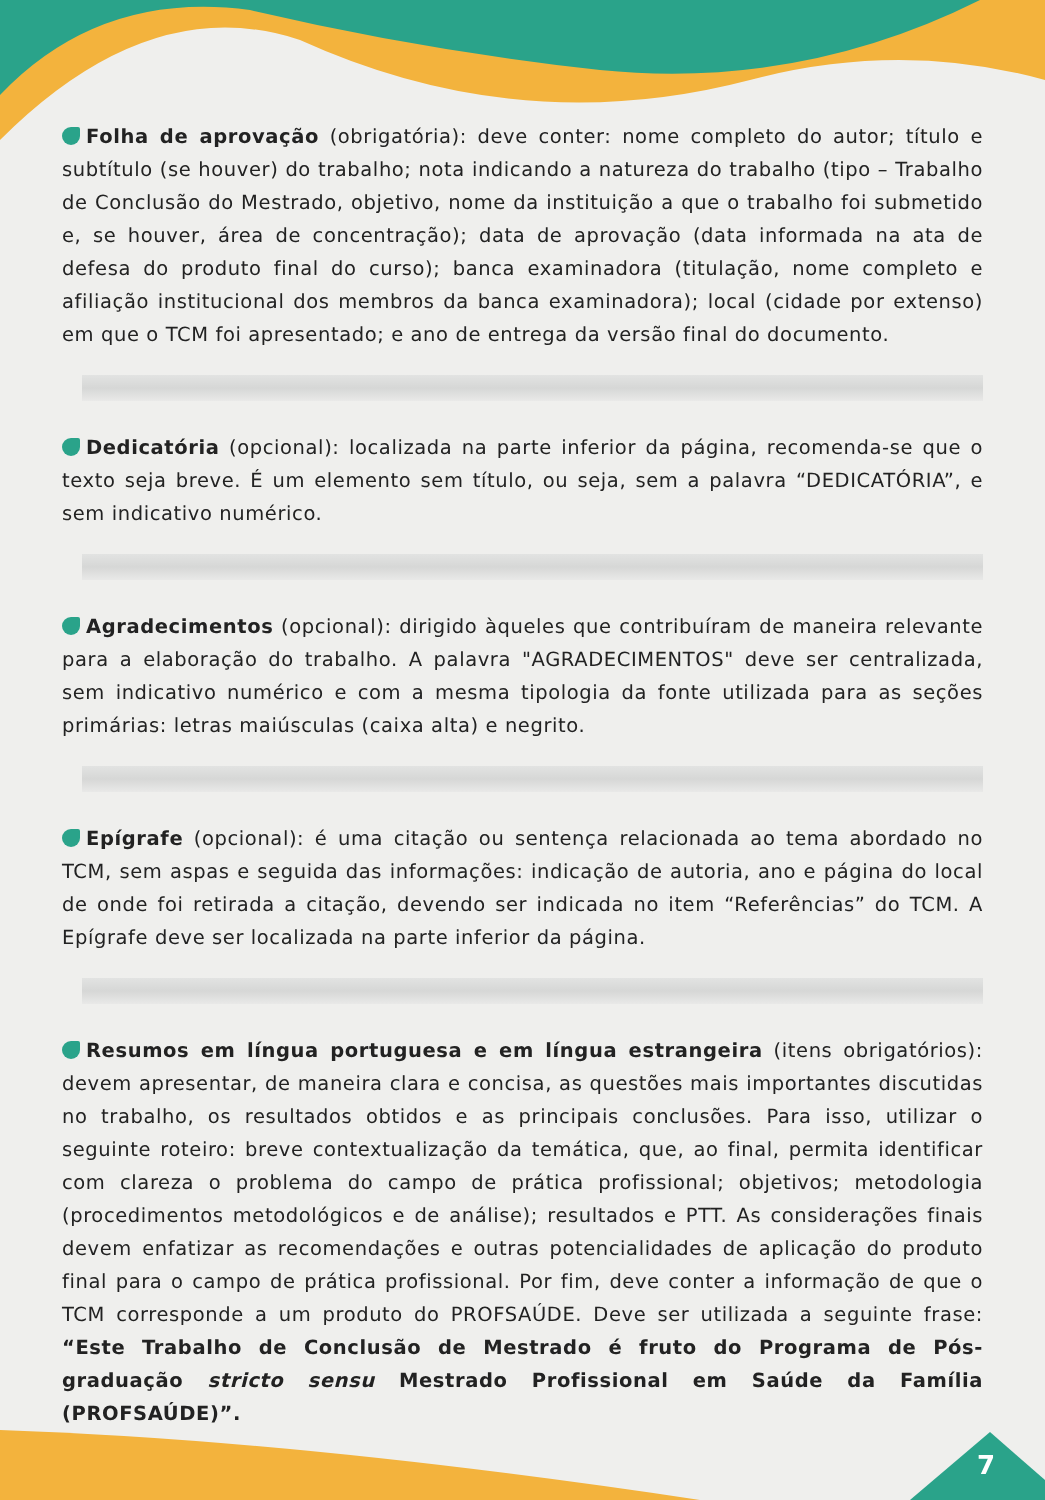Folha de aprovação (obrigatória): deve conter: nome completo do autor; título e subtítulo (se houver) do trabalho; nota indicando a natureza do trabalho (tipo – Trabalho de Conclusão do Mestrado, objetivo, nome da instituição a que o trabalho foi submetido e, se houver, área de concentração); data de aprovação (data informada na ata de defesa do produto final do curso); banca examinadora (titulação, nome completo e afiliação institucional dos membros da banca examinadora); local (cidade por extenso) em que o TCM foi apresentado; e ano de entrega da versão final do documento.
Dedicatória (opcional): localizada na parte inferior da página, recomenda-se que o texto seja breve. É um elemento sem título, ou seja, sem a palavra “DEDICATÓRIA”, e sem indicativo numérico.
Agradecimentos (opcional): dirigido àqueles que contribuíram de maneira relevante para a elaboração do trabalho. A palavra "AGRADECIMENTOS" deve ser centralizada, sem indicativo numérico e com a mesma tipologia da fonte utilizada para as seções primárias: letras maiúsculas (caixa alta) e negrito.
Epígrafe (opcional): é uma citação ou sentença relacionada ao tema abordado no TCM, sem aspas e seguida das informações: indicação de autoria, ano e página do local de onde foi retirada a citação, devendo ser indicada no item “Referências” do TCM. A Epígrafe deve ser localizada na parte inferior da página.
Resumos em língua portuguesa e em língua estrangeira (itens obrigatórios): devem apresentar, de maneira clara e concisa, as questões mais importantes discutidas no trabalho, os resultados obtidos e as principais conclusões. Para isso, utilizar o seguinte roteiro: breve contextualização da temática, que, ao final, permita identificar com clareza o problema do campo de prática profissional; objetivos; metodologia (procedimentos metodológicos e de análise); resultados e PTT. As considerações finais devem enfatizar as recomendações e outras potencialidades de aplicação do produto final para o campo de prática profissional. Por fim, deve conter a informação de que o TCM corresponde a um produto do PROFSAÚDE. Deve ser utilizada a seguinte frase: “Este Trabalho de Conclusão de Mestrado é fruto do Programa de Pós-graduação stricto sensu Mestrado Profissional em Saúde da Família (PROFSAÚDE)”.
7